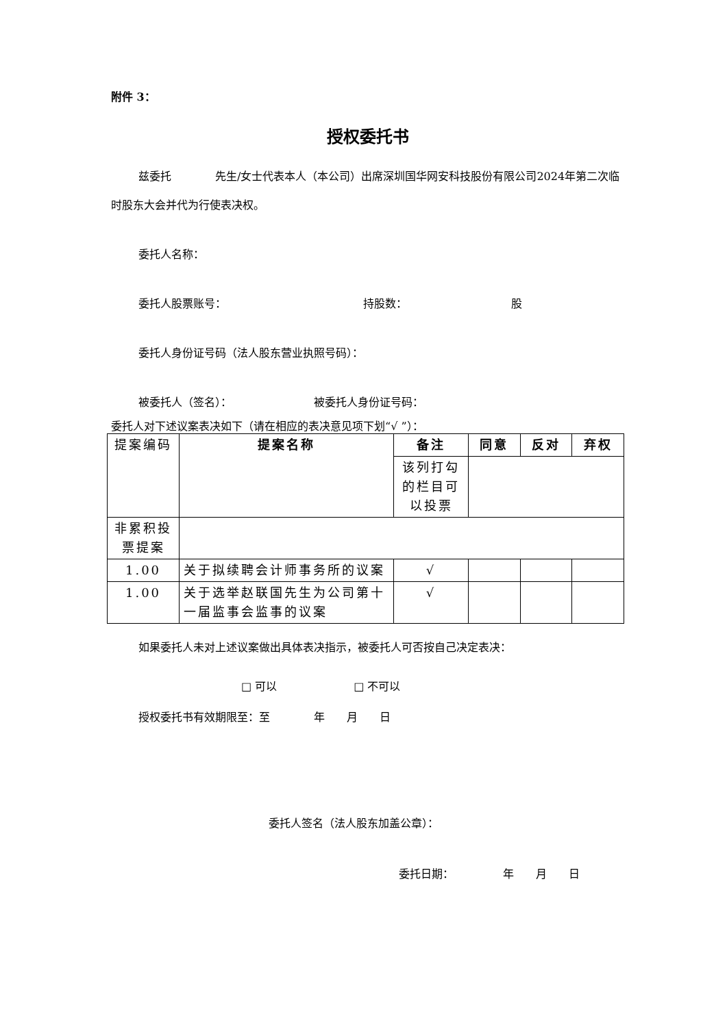附件 3：
授权委托书
兹委托　　　　先生/女士代表本人（本公司）出席深圳国华网安科技股份有限公司2024年第二次临时股东大会并代为行使表决权。
委托人名称：
委托人股票账号：　　　　　　　　　　　　　持股数：　　　　　　　　　　股
委托人身份证号码（法人股东营业执照号码）：
被委托人（签名）：　　　　　　　　被委托人身份证号码：
委托人对下述议案表决如下（请在相应的表决意见项下划“√ ”）：
| 提案编码 | 提案名称 | 备注 | 同意 | 反对 | 弃权 |
| | | 该列打勾的栏目可以投票 | | | |
| 非累积投票提案 | | | | | |
| 1.00 | 关于拟续聘会计师事务所的议案 | √ | | | |
| 1.00 | 关于选举赵联国先生为公司第十一届监事会监事的议案 | √ | | | |
如果委托人未对上述议案做出具体表决指示，被委托人可否按自己决定表决：
□ 可以　　　　　　　□ 不可以
授权委托书有效期限至：至　　　　年　　月　　日
委托人签名（法人股东加盖公章）：
委托日期：　　　　　年　　月　　日